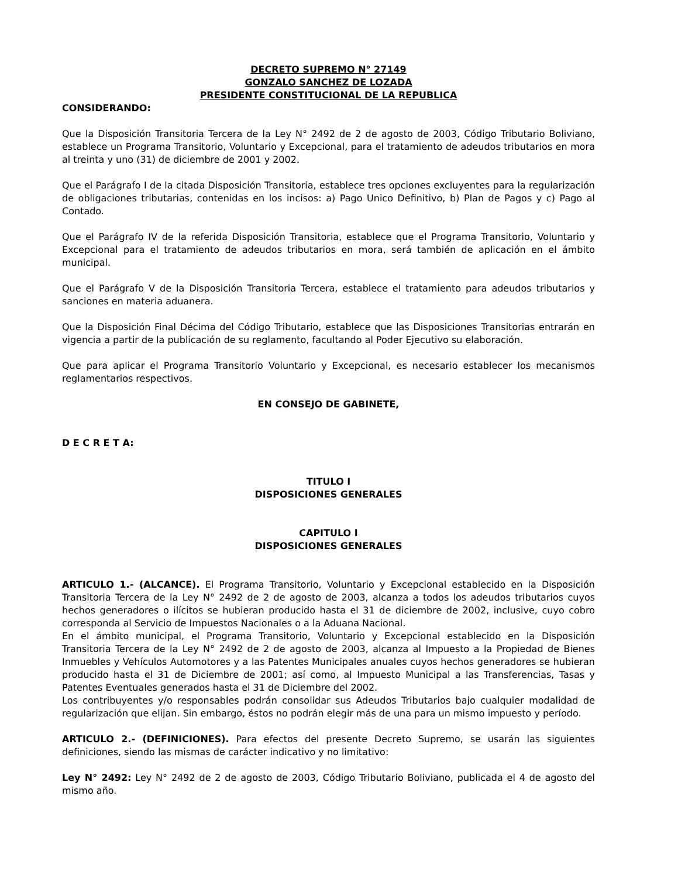DECRETO SUPREMO N° 27149
GONZALO SANCHEZ DE LOZADA
PRESIDENTE CONSTITUCIONAL DE LA REPUBLICA
CONSIDERANDO:
Que la Disposición Transitoria Tercera de la Ley N° 2492 de 2 de agosto de 2003, Código Tributario Boliviano, establece un Programa Transitorio, Voluntario y Excepcional, para el tratamiento de adeudos tributarios en mora al treinta y uno (31) de diciembre de 2001 y 2002.
Que el Parágrafo I de la citada Disposición Transitoria, establece tres opciones excluyentes para la regularización de obligaciones tributarias, contenidas en los incisos: a) Pago Unico Definitivo, b) Plan de Pagos y c) Pago al Contado.
Que el Parágrafo IV de la referida Disposición Transitoria, establece que el Programa Transitorio, Voluntario y Excepcional para el tratamiento de adeudos tributarios en mora, será también de aplicación en el ámbito municipal.
Que el Parágrafo V de la Disposición Transitoria Tercera, establece el tratamiento para adeudos tributarios y sanciones en materia aduanera.
Que la Disposición Final Décima del Código Tributario, establece que las Disposiciones Transitorias entrarán en vigencia a partir de la publicación de su reglamento, facultando al Poder Ejecutivo su elaboración.
Que para aplicar el Programa Transitorio Voluntario y Excepcional, es necesario establecer los mecanismos reglamentarios respectivos.
EN CONSEJO DE GABINETE,
D E C R E T A:
TITULO I
DISPOSICIONES GENERALES
CAPITULO I
DISPOSICIONES GENERALES
ARTICULO 1.- (ALCANCE). El Programa Transitorio, Voluntario y Excepcional establecido en la Disposición Transitoria Tercera de la Ley N° 2492 de 2 de agosto de 2003, alcanza a todos los adeudos tributarios cuyos hechos generadores o ilícitos se hubieran producido hasta el 31 de diciembre de 2002, inclusive, cuyo cobro corresponda al Servicio de Impuestos Nacionales o a la Aduana Nacional.
En el ámbito municipal, el Programa Transitorio, Voluntario y Excepcional establecido en la Disposición Transitoria Tercera de la Ley N° 2492 de 2 de agosto de 2003, alcanza al Impuesto a la Propiedad de Bienes Inmuebles y Vehículos Automotores y a las Patentes Municipales anuales cuyos hechos generadores se hubieran producido hasta el 31 de Diciembre de 2001; así como, al Impuesto Municipal a las Transferencias, Tasas y Patentes Eventuales generados hasta el 31 de Diciembre del 2002.
Los contribuyentes y/o responsables podrán consolidar sus Adeudos Tributarios bajo cualquier modalidad de regularización que elijan. Sin embargo, éstos no podrán elegir más de una para un mismo impuesto y período.
ARTICULO 2.- (DEFINICIONES). Para efectos del presente Decreto Supremo, se usarán las siguientes definiciones, siendo las mismas de carácter indicativo y no limitativo:
Ley N° 2492: Ley N° 2492 de 2 de agosto de 2003, Código Tributario Boliviano, publicada el 4 de agosto del mismo año.